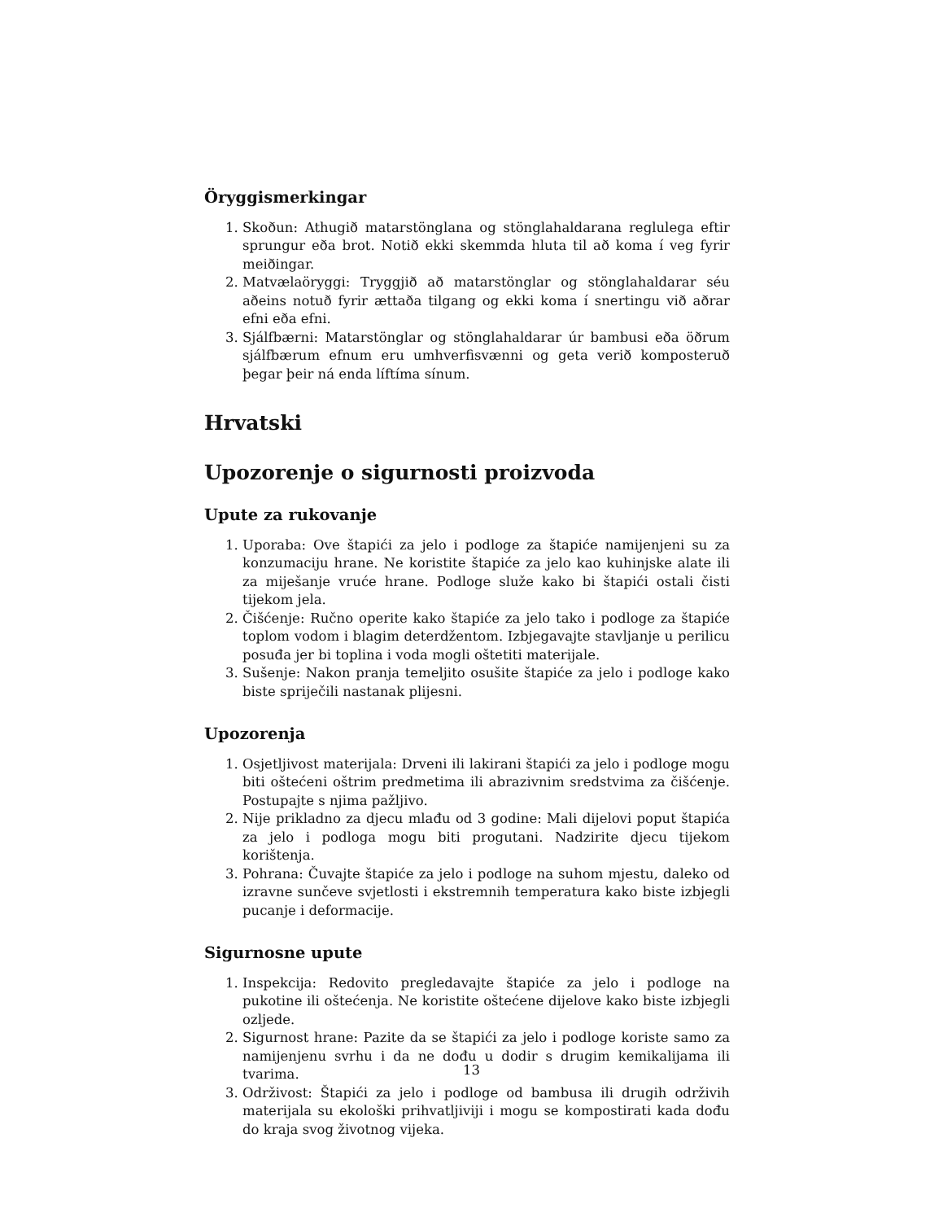Öryggismerkingar
1. Skoðun: Athugið matarstönglana og stönglahaldarana reglulega eftir sprungur eða brot. Notið ekki skemmda hluta til að koma í veg fyrir meiðingar.
2. Matvælaöryggi: Tryggjið að matarstönglar og stönglahaldarar séu aðeins notuð fyrir ættaða tilgang og ekki koma í snertingu við aðrar efni eða efni.
3. Sjálfbærni: Matarstönglar og stönglahaldarar úr bambusi eða öðrum sjálfbærum efnum eru umhverfisvænni og geta verið komposteruð þegar þeir ná enda líftíma sínum.
Hrvatski
Upozorenje o sigurnosti proizvoda
Upute za rukovanje
1. Uporaba: Ove štapići za jelo i podloge za štapiće namijenjeni su za konzumaciju hrane. Ne koristite štapiće za jelo kao kuhinjske alate ili za miješanje vruće hrane. Podloge služe kako bi štapići ostali čisti tijekom jela.
2. Čišćenje: Ručno operite kako štapiće za jelo tako i podloge za štapiće toplom vodom i blagim deterdžentom. Izbjegavajte stavljanje u perilicu posuđa jer bi toplina i voda mogli oštetiti materijale.
3. Sušenje: Nakon pranja temeljito osušite štapiće za jelo i podloge kako biste spriječili nastanak plijesni.
Upozorenja
1. Osjetljivost materijala: Drveni ili lakirani štapići za jelo i podloge mogu biti oštećeni oštrim predmetima ili abrazivnim sredstvima za čišćenje. Postupajte s njima pažljivo.
2. Nije prikladno za djecu mlađu od 3 godine: Mali dijelovi poput štapića za jelo i podloga mogu biti progutani. Nadzirite djecu tijekom korištenja.
3. Pohrana: Čuvajte štapiće za jelo i podloge na suhom mjestu, daleko od izravne sunčeve svjetlosti i ekstremnih temperatura kako biste izbjegli pucanje i deformacije.
Sigurnosne upute
1. Inspekcija: Redovito pregledavajte štapiće za jelo i podloge na pukotine ili oštećenja. Ne koristite oštećene dijelove kako biste izbjegli ozljede.
2. Sigurnost hrane: Pazite da se štapići za jelo i podloge koriste samo za namijenjenu svrhu i da ne dođu u dodir s drugim kemikalijama ili tvarima.
3. Održivost: Štapići za jelo i podloge od bambusa ili drugih održivih materijala su ekološki prihvatljiviji i mogu se kompostirati kada dođu do kraja svog životnog vijeka.
13